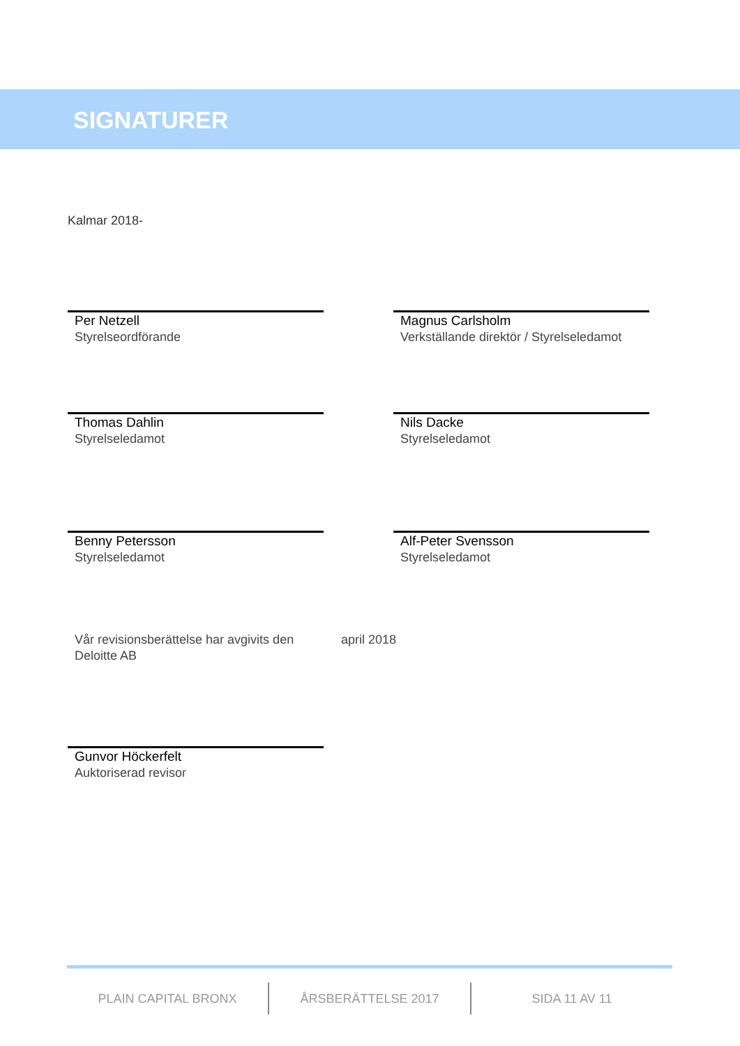SIGNATURER
Kalmar 2018-
Per Netzell
Styrelseordförande
Magnus Carlsholm
Verkställande direktör / Styrelseledamot
Thomas Dahlin
Styrelseledamot
Nils Dacke
Styrelseledamot
Benny Petersson
Styrelseledamot
Alf-Peter Svensson
Styrelseledamot
Vår revisionsberättelse har avgivits den april 2018
Deloitte AB
Gunvor Höckerfelt
Auktoriserad revisor
PLAIN CAPITAL BRONX ÅRSBERÄTTELSE 2017 SIDA 11 AV 11